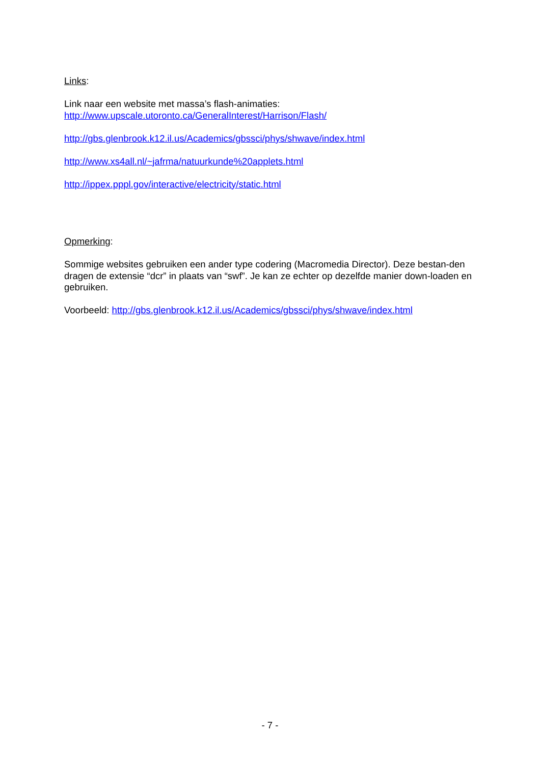Links:
Link naar een website met massa’s flash-animaties:
http://www.upscale.utoronto.ca/GeneralInterest/Harrison/Flash/
http://gbs.glenbrook.k12.il.us/Academics/gbssci/phys/shwave/index.html
http://www.xs4all.nl/~jafrma/natuurkunde%20applets.html
http://ippex.pppl.gov/interactive/electricity/static.html
Opmerking:
Sommige websites gebruiken een ander type codering (Macromedia Director). Deze bestan-den dragen de extensie “dcr” in plaats van “swf”. Je kan ze echter op dezelfde manier down-loaden en gebruiken.
Voorbeeld: http://gbs.glenbrook.k12.il.us/Academics/gbssci/phys/shwave/index.html
- 7 -